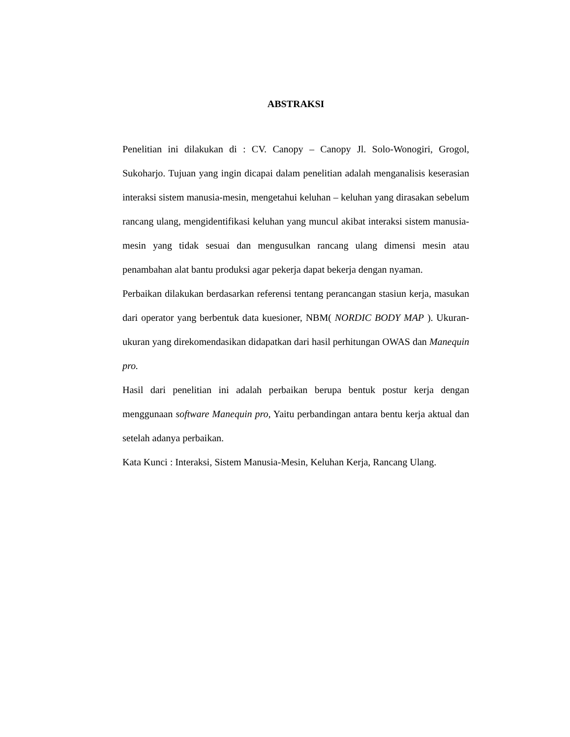ABSTRAKSI
Penelitian ini dilakukan di : CV. Canopy – Canopy Jl. Solo-Wonogiri, Grogol, Sukoharjo. Tujuan yang ingin dicapai dalam penelitian adalah menganalisis keserasian interaksi sistem manusia-mesin, mengetahui keluhan – keluhan yang dirasakan sebelum rancang ulang, mengidentifikasi keluhan yang muncul akibat interaksi sistem manusia-mesin yang tidak sesuai dan mengusulkan rancang ulang dimensi mesin atau penambahan alat bantu produksi agar pekerja dapat bekerja dengan nyaman.
Perbaikan dilakukan berdasarkan referensi tentang perancangan stasiun kerja, masukan dari operator yang berbentuk data kuesioner, NBM( NORDIC BODY MAP ). Ukuran-ukuran yang direkomendasikan didapatkan dari hasil perhitungan OWAS dan Manequin pro.
Hasil dari penelitian ini adalah perbaikan berupa bentuk postur kerja dengan menggunaan software Manequin pro, Yaitu perbandingan antara bentu kerja aktual dan setelah adanya perbaikan.
Kata Kunci : Interaksi, Sistem Manusia-Mesin, Keluhan Kerja, Rancang Ulang.